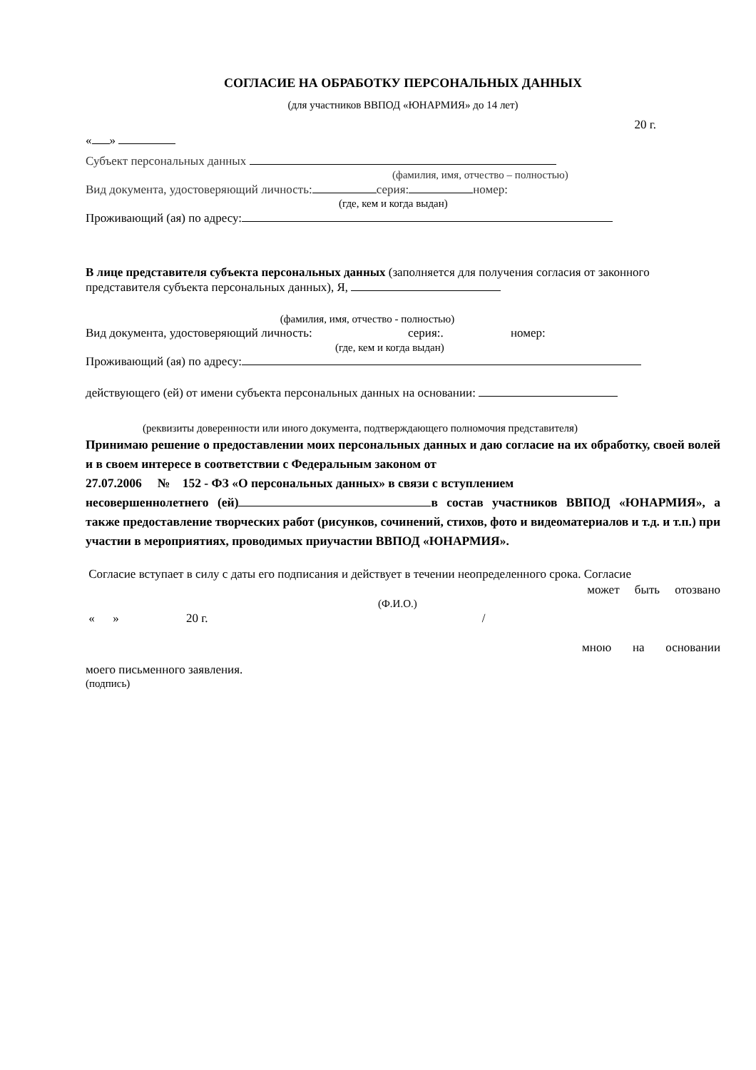СОГЛАСИЕ НА ОБРАБОТКУ ПЕРСОНАЛЬНЫХ ДАННЫХ
(для участников ВВПОД «ЮНАРМИЯ» до 14 лет)
20 г.
« »
Субъект персональных данных
(фамилия, имя, отчество – полностью)
Вид документа, удостоверяющий личность: серия: номер:
(где, кем и когда выдан)
Проживающий (ая) по адресу:
В лице представителя субъекта персональных данных (заполняется для получения согласия от законного представителя субъекта персональных данных), Я,
(фамилия, имя, отчество - полностью)
Вид документа, удостоверяющий личность: серия:. номер:
(где, кем и когда выдан)
Проживающий (ая) по адресу:
действующего (ей) от имени субъекта персональных данных на основании:
(реквизиты доверенности или иного документа, подтверждающего полномочия представителя)
Принимаю решение о предоставлении моих персональных данных и даю согласие на их обработку, своей волей и в своем интересе в соответствии с Федеральным законом от
27.07.2006 № 152 - ФЗ «О персональных данных» в связи с вступлением
несовершеннолетнего (ей) в состав участников ВВПОД «ЮНАРМИЯ», а также предоставление творческих работ (рисунков, сочинений, стихов, фото и видеоматериалов и т.д. и т.п.) при участии в мероприятиях, проводимых приучастии ВВПОД «ЮНАРМИЯ».
Согласие вступает в силу с даты его подписания и действует в течении неопределенного срока. Согласие
может быть отозвано
(Ф.И.О.)
« » 20 г. /
мною на основании
моего письменного заявления.
(подпись)